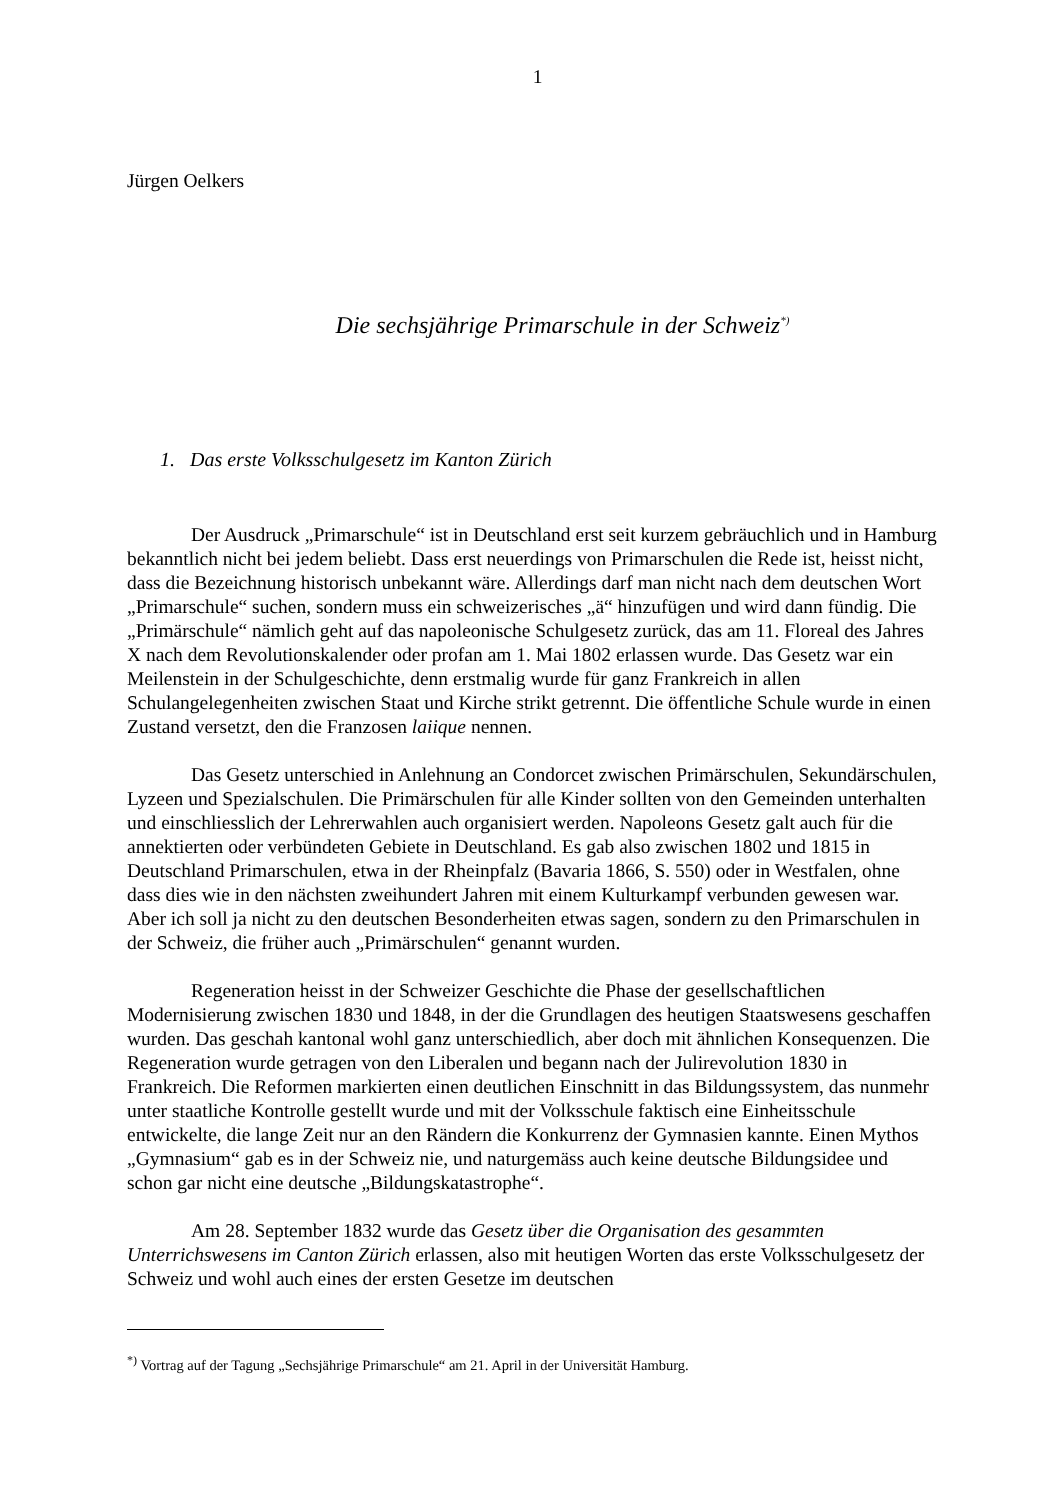1
Jürgen Oelkers
Die sechsjährige Primarschule in der Schweiz<sup>*)</sup>
1. Das erste Volksschulgesetz im Kanton Zürich
Der Ausdruck „Primarschule“ ist in Deutschland erst seit kurzem gebräuchlich und in Hamburg bekanntlich nicht bei jedem beliebt. Dass erst neuerdings von Primarschulen die Rede ist, heisst nicht, dass die Bezeichnung historisch unbekannt wäre. Allerdings darf man nicht nach dem deutschen Wort „Primarschule“ suchen, sondern muss ein schweizerisches „ä“ hinzufügen und wird dann fündig. Die „Primärschule“ nämlich geht auf das napoleonische Schulgesetz zurück, das am 11. Floreal des Jahres X nach dem Revolutionskalender oder profan am 1. Mai 1802 erlassen wurde. Das Gesetz war ein Meilenstein in der Schulgeschichte, denn erstmalig wurde für ganz Frankreich in allen Schulangelegenheiten zwischen Staat und Kirche strikt getrennt. Die öffentliche Schule wurde in einen Zustand versetzt, den die Franzosen laiique nennen.
Das Gesetz unterschied in Anlehnung an Condorcet zwischen Primärschulen, Sekundärschulen, Lyzeen und Spezialschulen. Die Primärschulen für alle Kinder sollten von den Gemeinden unterhalten und einschliesslich der Lehrerwahlen auch organisiert werden. Napoleons Gesetz galt auch für die annektierten oder verbündeten Gebiete in Deutschland. Es gab also zwischen 1802 und 1815 in Deutschland Primarschulen, etwa in der Rheinpfalz (Bavaria 1866, S. 550) oder in Westfalen, ohne dass dies wie in den nächsten zweihundert Jahren mit einem Kulturkampf verbunden gewesen war. Aber ich soll ja nicht zu den deutschen Besonderheiten etwas sagen, sondern zu den Primarschulen in der Schweiz, die früher auch „Primärschulen“ genannt wurden.
Regeneration heisst in der Schweizer Geschichte die Phase der gesellschaftlichen Modernisierung zwischen 1830 und 1848, in der die Grundlagen des heutigen Staatswesens geschaffen wurden. Das geschah kantonal wohl ganz unterschiedlich, aber doch mit ähnlichen Konsequenzen. Die Regeneration wurde getragen von den Liberalen und begann nach der Julirevolution 1830 in Frankreich. Die Reformen markierten einen deutlichen Einschnitt in das Bildungssystem, das nunmehr unter staatliche Kontrolle gestellt wurde und mit der Volksschule faktisch eine Einheitsschule entwickelte, die lange Zeit nur an den Rändern die Konkurrenz der Gymnasien kannte. Einen Mythos „Gymnasium“ gab es in der Schweiz nie, und naturgemäss auch keine deutsche Bildungsidee und schon gar nicht eine deutsche „Bildungskatastrophe“.
Am 28. September 1832 wurde das Gesetz über die Organisation des gesammten Unterrichswesens im Canton Zürich erlassen, also mit heutigen Worten das erste Volksschulgesetz der Schweiz und wohl auch eines der ersten Gesetze im deutschen
<sup>*)</sup> Vortrag auf der Tagung „Sechsjährige Primarschule“ am 21. April in der Universität Hamburg.